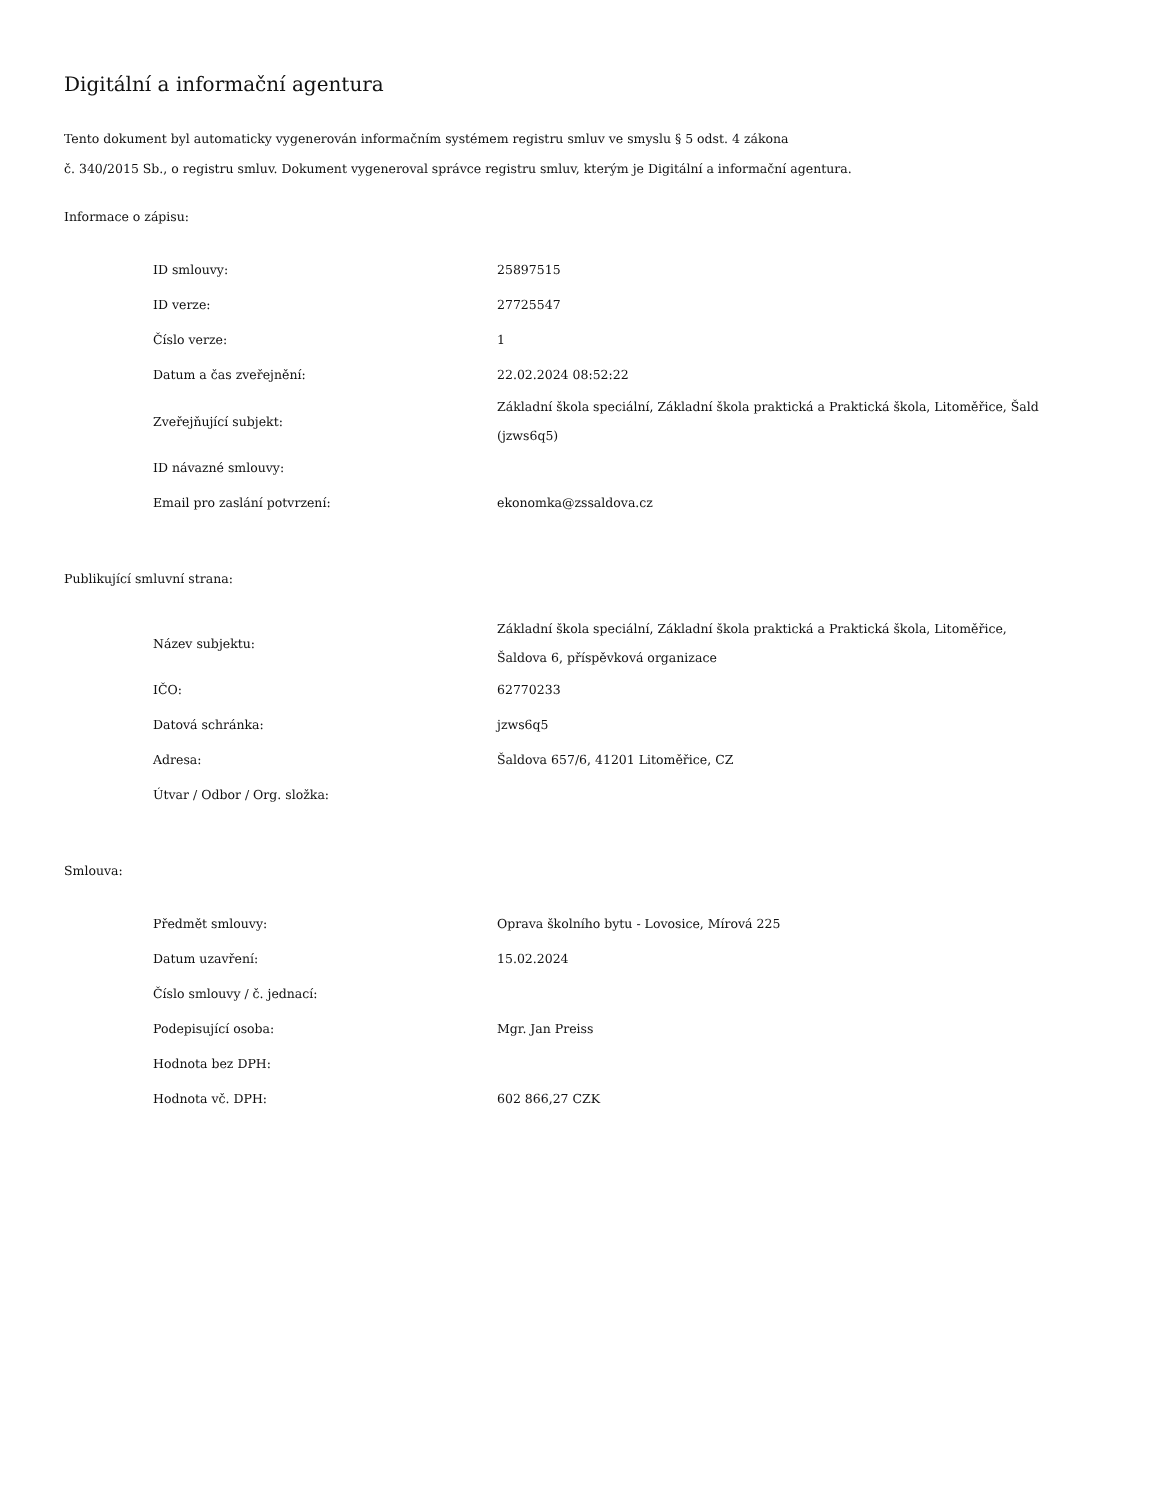Digitální a informační agentura
Tento dokument byl automaticky vygenerován informačním systémem registru smluv ve smyslu § 5 odst. 4 zákona
č. 340/2015 Sb., o registru smluv. Dokument vygeneroval správce registru smluv, kterým je Digitální a informační agentura.
Informace o zápisu:
| ID smlouvy: | 25897515 |
| ID verze: | 27725547 |
| Číslo verze: | 1 |
| Datum a čas zveřejnění: | 22.02.2024 08:52:22 |
| Zveřejňující subjekt: | Základní škola speciální, Základní škola praktická a Praktická škola, Litoměřice, Šald (jzws6q5) |
| ID návazné smlouvy: | |
| Email pro zaslání potvrzení: | ekonomka@zssaldova.cz |
Publikující smluvní strana:
| Název subjektu: | Základní škola speciální, Základní škola praktická a Praktická škola, Litoměřice, Šaldova 6, příspěvková organizace |
| IČO: | 62770233 |
| Datová schránka: | jzws6q5 |
| Adresa: | Šaldova 657/6, 41201 Litoměřice, CZ |
| Útvar / Odbor / Org. složka: | |
Smlouva:
| Předmět smlouvy: | Oprava školního bytu - Lovosice, Mírová 225 |
| Datum uzavření: | 15.02.2024 |
| Číslo smlouvy / č. jednací: | |
| Podepisující osoba: | Mgr. Jan Preiss |
| Hodnota bez DPH: | |
| Hodnota vč. DPH: | 602 866,27 CZK |